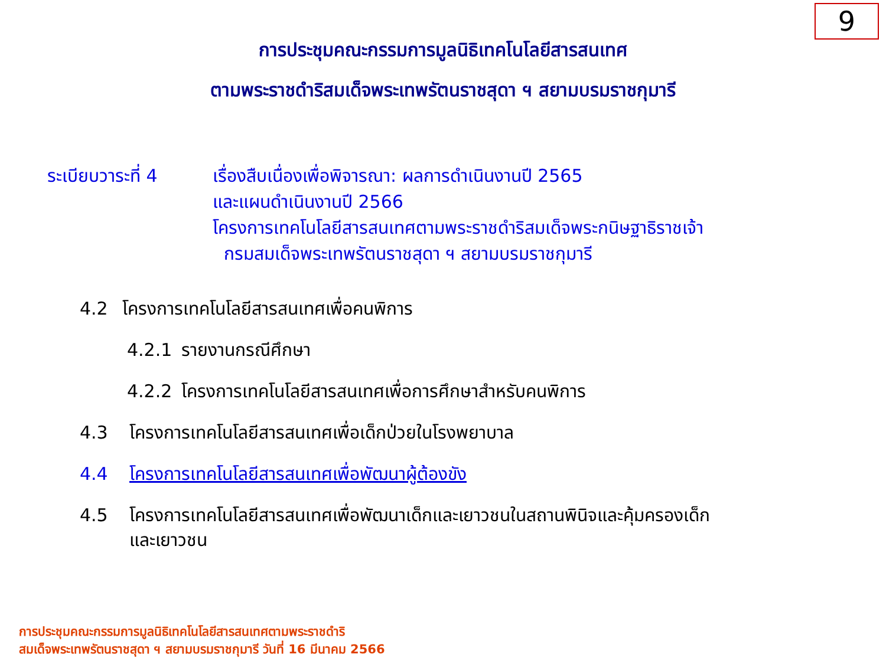9
การประชุมคณะกรรมการมูลนิธิเทคโนโลยีสารสนเทศ
ตามพระราชดำริสมเด็จพระเทพรัตนราชสุดา ฯ สยามบรมราชกุมารี
ระเบียบวาระที่ 4
เรื่องสืบเนื่องเพื่อพิจารณา: ผลการดำเนินงานปี 2565
และแผนดำเนินงานปี 2566
โครงการเทคโนโลยีสารสนเทศตามพระราชดำริสมเด็จพระกนิษฐาธิราชเจ้า
กรมสมเด็จพระเทพรัตนราชสุดา ฯ สยามบรมราชกุมารี
4.2 โครงการเทคโนโลยีสารสนเทศเพื่อคนพิการ
4.2.1 รายงานกรณีศึกษา
4.2.2 โครงการเทคโนโลยีสารสนเทศเพื่อการศึกษาสำหรับคนพิการ
4.3 โครงการเทคโนโลยีสารสนเทศเพื่อเด็กป่วยในโรงพยาบาล
4.4 โครงการเทคโนโลยีสารสนเทศเพื่อพัฒนาผู้ต้องขัง
4.5 โครงการเทคโนโลยีสารสนเทศเพื่อพัฒนาเด็กและเยาวชนในสถานพินิจและคุ้มครองเด็ก
และเยาวชน
การประชุมคณะกรรมการมูลนิธิเทคโนโลยีสารสนเทศตามพระราชดำริ
สมเด็จพระเทพรัตนราชสุดา ฯ สยามบรมราชกุมารี วันที่ 16 มีนาคม 2566